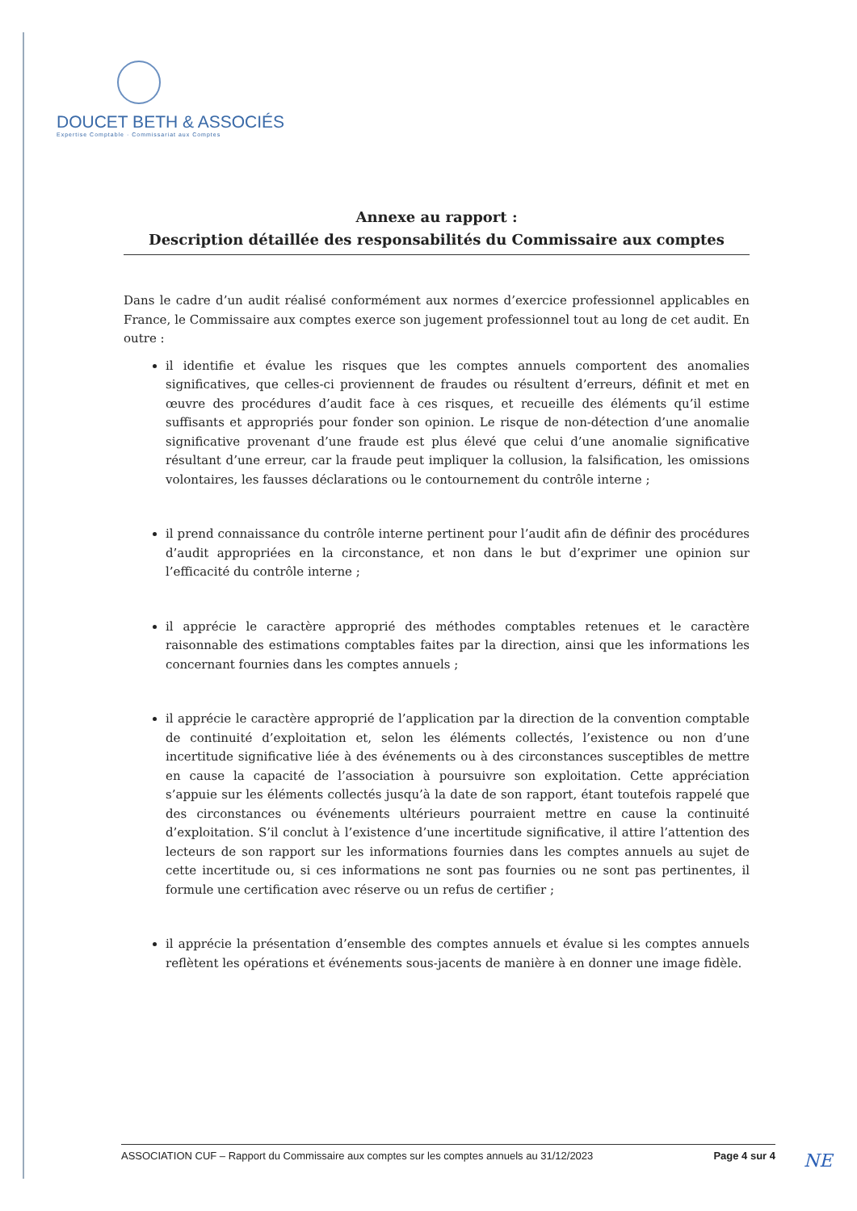DOUCET BETH & ASSOCIÉS
Expertise Comptable · Commissariat aux Comptes
Annexe au rapport :
Description détaillée des responsabilités du Commissaire aux comptes
Dans le cadre d’un audit réalisé conformément aux normes d’exercice professionnel applicables en France, le Commissaire aux comptes exerce son jugement professionnel tout au long de cet audit. En outre :
il identifie et évalue les risques que les comptes annuels comportent des anomalies significatives, que celles-ci proviennent de fraudes ou résultent d’erreurs, définit et met en œuvre des procédures d’audit face à ces risques, et recueille des éléments qu’il estime suffisants et appropriés pour fonder son opinion. Le risque de non-détection d’une anomalie significative provenant d’une fraude est plus élevé que celui d’une anomalie significative résultant d’une erreur, car la fraude peut impliquer la collusion, la falsification, les omissions volontaires, les fausses déclarations ou le contournement du contrôle interne ;
il prend connaissance du contrôle interne pertinent pour l’audit afin de définir des procédures d’audit appropriées en la circonstance, et non dans le but d’exprimer une opinion sur l’efficacité du contrôle interne ;
il apprécie le caractère approprié des méthodes comptables retenues et le caractère raisonnable des estimations comptables faites par la direction, ainsi que les informations les concernant fournies dans les comptes annuels ;
il apprécie le caractère approprié de l’application par la direction de la convention comptable de continuité d’exploitation et, selon les éléments collectés, l’existence ou non d’une incertitude significative liée à des événements ou à des circonstances susceptibles de mettre en cause la capacité de l’association à poursuivre son exploitation. Cette appréciation s’appuie sur les éléments collectés jusqu’à la date de son rapport, étant toutefois rappelé que des circonstances ou événements ultérieurs pourraient mettre en cause la continuité d’exploitation. S’il conclut à l’existence d’une incertitude significative, il attire l’attention des lecteurs de son rapport sur les informations fournies dans les comptes annuels au sujet de cette incertitude ou, si ces informations ne sont pas fournies ou ne sont pas pertinentes, il formule une certification avec réserve ou un refus de certifier ;
il apprécie la présentation d’ensemble des comptes annuels et évalue si les comptes annuels reflètent les opérations et événements sous-jacents de manière à en donner une image fidèle.
ASSOCIATION CUF – Rapport du Commissaire aux comptes sur les comptes annuels au 31/12/2023 Page 4 sur 4
NE